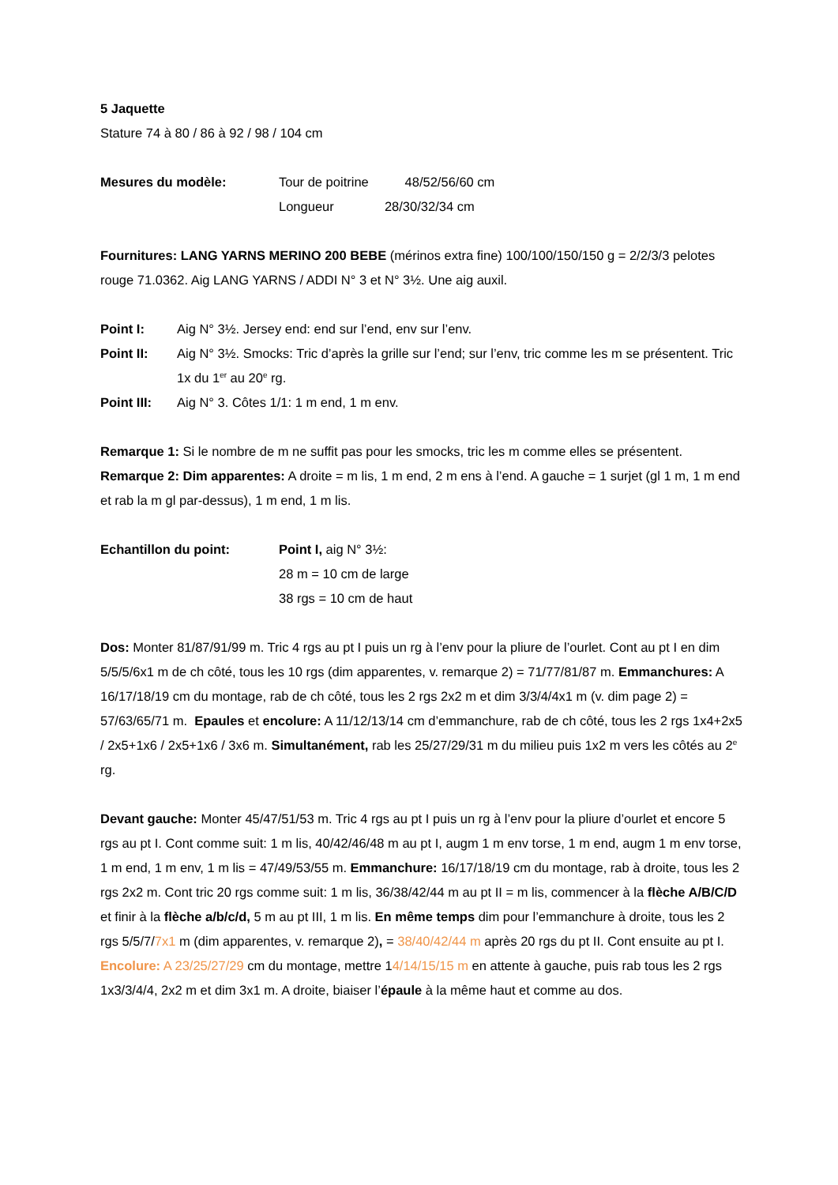5 Jaquette
Stature 74 à 80 / 86 à 92 / 98 / 104 cm
Mesures du modèle: Tour de poitrine 48/52/56/60 cm
Longueur 28/30/32/34 cm
Fournitures: LANG YARNS MERINO 200 BEBE (mérinos extra fine) 100/100/150/150 g = 2/2/3/3 pelotes rouge 71.0362. Aig LANG YARNS / ADDI N° 3 et N° 3½. Une aig auxil.
Point I: Aig N° 3½. Jersey end: end sur l’end, env sur l’env.
Point II: Aig N° 3½. Smocks: Tric d’après la grille sur l’end; sur l’env, tric comme les m se présentent. Tric 1x du 1<sup>er</sup> au 20<sup>e</sup> rg.
Point III:
Aig N° 3. Côtes 1/1: 1 m end, 1 m env.
Remarque 1: Si le nombre de m ne suffit pas pour les smocks, tric les m comme elles se présentent.
Remarque 2: Dim apparentes: A droite = m lis, 1 m end, 2 m ens à l’end. A gauche = 1 surjet (gl 1 m, 1 m end et rab la m gl par-dessus), 1 m end, 1 m lis.
Echantillon du point: Point I, aig N° 3½:
28 m = 10 cm de large
38 rgs = 10 cm de haut
Dos: Monter 81/87/91/99 m. Tric 4 rgs au pt I puis un rg à l’env pour la pliure de l’ourlet. Cont au pt I en dim 5/5/5/6x1 m de ch côté, tous les 10 rgs (dim apparentes, v. remarque 2) = 71/77/81/87 m. Emmanchures: A 16/17/18/19 cm du montage, rab de ch côté, tous les 2 rgs 2x2 m et dim 3/3/4/4x1 m (v. dim page 2) = 57/63/65/71 m. Epaules et encolure: A 11/12/13/14 cm d’emmanchure, rab de ch côté, tous les 2 rgs 1x4+2x5 / 2x5+1x6 / 2x5+1x6 / 3x6 m. Simultanément, rab les 25/27/29/31 m du milieu puis 1x2 m vers les côtés au 2<sup>e</sup> rg.
Devant gauche: Monter 45/47/51/53 m. Tric 4 rgs au pt I puis un rg à l’env pour la pliure d’ourlet et encore 5 rgs au pt I. Cont comme suit: 1 m lis, 40/42/46/48 m au pt I, augm 1 m env torse, 1 m end, augm 1 m env torse, 1 m end, 1 m env, 1 m lis = 47/49/53/55 m. Emmanchure: 16/17/18/19 cm du montage, rab à droite, tous les 2 rgs 2x2 m. Cont tric 20 rgs comme suit: 1 m lis, 36/38/42/44 m au pt II = m lis, commencer à la flèche A/B/C/D et finir à la flèche a/b/c/d, 5 m au pt III, 1 m lis. En même temps dim pour l’emmanchure à droite, tous les 2 rgs 5/5/7/7x1 m (dim apparentes, v. remarque 2), = 38/40/42/44 m après 20 rgs du pt II. Cont ensuite au pt I. Encolure: A 23/25/27/29 cm du montage, mettre 14/14/15/15 m en attente à gauche, puis rab tous les 2 rgs 1x3/3/4/4, 2x2 m et dim 3x1 m. A droite, biaiser l’épaule à la même haut et comme au dos.